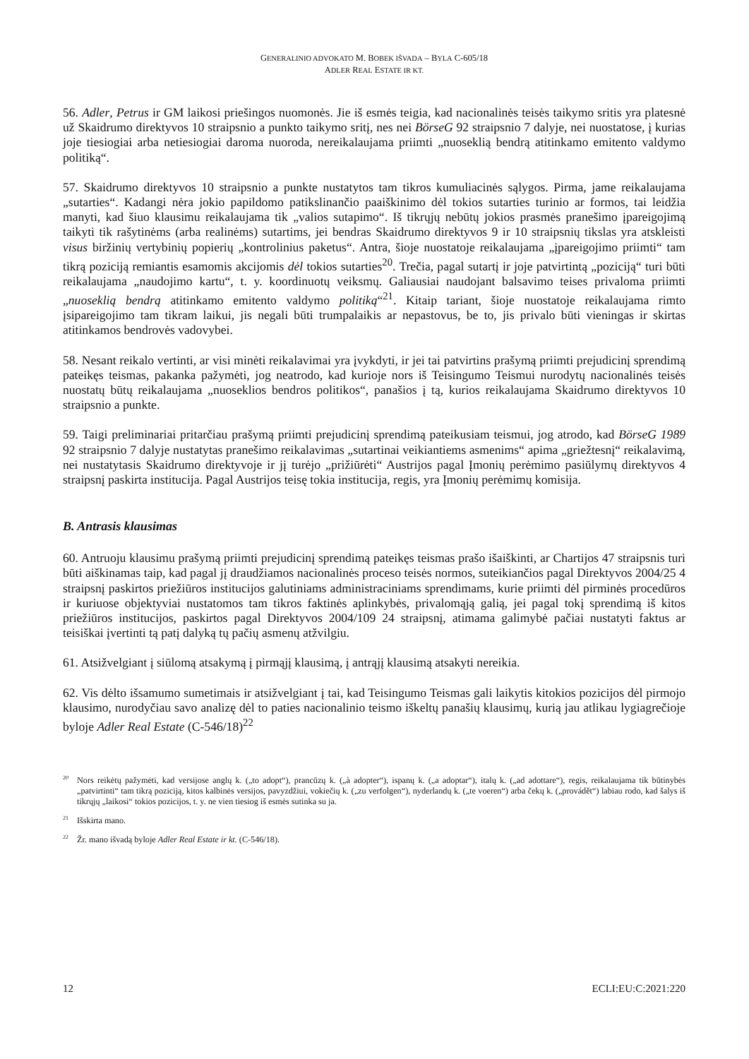GENERALINIO ADVOKATO M. BOBEK IŠVADA – BYLA C-605/18
ADLER REAL ESTATE IR KT.
56. Adler, Petrus ir GM laikosi priešingos nuomonės. Jie iš esmės teigia, kad nacionalinės teisės taikymo sritis yra platesnė už Skaidrumo direktyvos 10 straipsnio a punkto taikymo sritį, nes nei BörseG 92 straipsnio 7 dalyje, nei nuostatose, į kurias joje tiesiogiai arba netiesiogiai daroma nuoroda, nereikalaujama priimti „nuoseklią bendrą atitinkamo emitento valdymo politiką“.
57. Skaidrumo direktyvos 10 straipsnio a punkte nustatytos tam tikros kumuliacinės sąlygos. Pirma, jame reikalaujama „sutarties“. Kadangi nėra jokio papildomo patikslinančio paaiškinimo dėl tokios sutarties turinio ar formos, tai leidžia manyti, kad šiuo klausimu reikalaujama tik „valios sutapimo“. Iš tikrųjų nebūtų jokios prasmės pranešimo įpareigojimą taikyti tik rašytinėms (arba realinėms) sutartims, jei bendras Skaidrumo direktyvos 9 ir 10 straipsnių tikslas yra atskleisti visus biržinių vertybinių popierių „kontrolinius paketus“. Antra, šioje nuostatoje reikalaujama „įpareigojimo priimti“ tam tikrą poziciją remiantis esamomis akcijomis dėl tokios sutarties<sup>20</sup>. Trečia, pagal sutartį ir joje patvirtintą „poziciją“ turi būti reikalaujama „naudojimo kartu“, t. y. koordinuotų veiksmų. Galiausiai naudojant balsavimo teises privaloma priimti „nuoseklią bendrą atitinkamo emitento valdymo politiką“<sup>21</sup>. Kitaip tariant, šioje nuostatoje reikalaujama rimto įsipareigojimo tam tikram laikui, jis negali būti trumpalaikis ar nepastovus, be to, jis privalo būti vieningas ir skirtas atitinkamos bendrovės vadovybei.
58. Nesant reikalo vertinti, ar visi minėti reikalavimai yra įvykdyti, ir jei tai patvirtins prašymą priimti prejudicinį sprendimą pateikęs teismas, pakanka pažymėti, jog neatrodo, kad kurioje nors iš Teisingumo Teismui nurodytų nacionalinės teisės nuostatų būtų reikalaujama „nuoseklios bendros politikos“, panašios į tą, kurios reikalaujama Skaidrumo direktyvos 10 straipsnio a punkte.
59. Taigi preliminariai pritarčiau prašymą priimti prejudicinį sprendimą pateikusiam teismui, jog atrodo, kad BörseG 1989 92 straipsnio 7 dalyje nustatytas pranešimo reikalavimas „sutartinai veikiantiems asmenims“ apima „griežtesnį“ reikalavimą, nei nustatytasis Skaidrumo direktyvoje ir jį turėjo „prižiūrėti“ Austrijos pagal Įmonių perėmimo pasiūlymų direktyvos 4 straipsnį paskirta institucija. Pagal Austrijos teisę tokia institucija, regis, yra Įmonių perėmimų komisija.
B. Antrasis klausimas
60. Antruoju klausimu prašymą priimti prejudicinį sprendimą pateikęs teismas prašo išaiškinti, ar Chartijos 47 straipsnis turi būti aiškinamas taip, kad pagal jį draudžiamos nacionalinės proceso teisės normos, suteikiančios pagal Direktyvos 2004/25 4 straipsnį paskirtos priežiūros institucijos galutiniams administraciniams sprendimams, kurie priimti dėl pirminės procedūros ir kuriuose objektyviai nustatomos tam tikros faktinės aplinkybės, privalomąją galią, jei pagal tokį sprendimą iš kitos priežiūros institucijos, paskirtos pagal Direktyvos 2004/109 24 straipsnį, atimama galimybė pačiai nustatyti faktus ar teisiškai įvertinti tą patį dalyką tų pačių asmenų atžvilgiu.
61. Atsižvelgiant į siūlomą atsakymą į pirmąjį klausimą, į antrąjį klausimą atsakyti nereikia.
62. Vis dėlto išsamumo sumetimais ir atsižvelgiant į tai, kad Teisingumo Teismas gali laikytis kitokios pozicijos dėl pirmojo klausimo, nurodyčiau savo analizę dėl to paties nacionalinio teismo iškeltų panašių klausimų, kurią jau atlikau lygiagrečioje byloje Adler Real Estate (C-546/18)<sup>22</sup>
<sup>20</sup> Nors reikėtų pažymėti, kad versijose anglų k. („to adopt“), prancūzų k. („à adopter“), ispanų k. („a adoptar“), italų k. („ad adottare“), regis, reikalaujama tik būtinybės „patvirtinti“ tam tikrą poziciją, kitos kalbinės versijos, pavyzdžiui, vokiečių k. („zu verfolgen“), nyderlandų k. („te voeren“) arba čekų k. („provádět“) labiau rodo, kad šalys iš tikrųjų „laikosi“ tokios pozicijos, t. y. ne vien tiesiog iš esmės sutinka su ja.
<sup>21</sup> Išskirta mano.
<sup>22</sup> Žr. mano išvadą byloje Adler Real Estate ir kt. (C-546/18).
12 ECLI:EU:C:2021:220